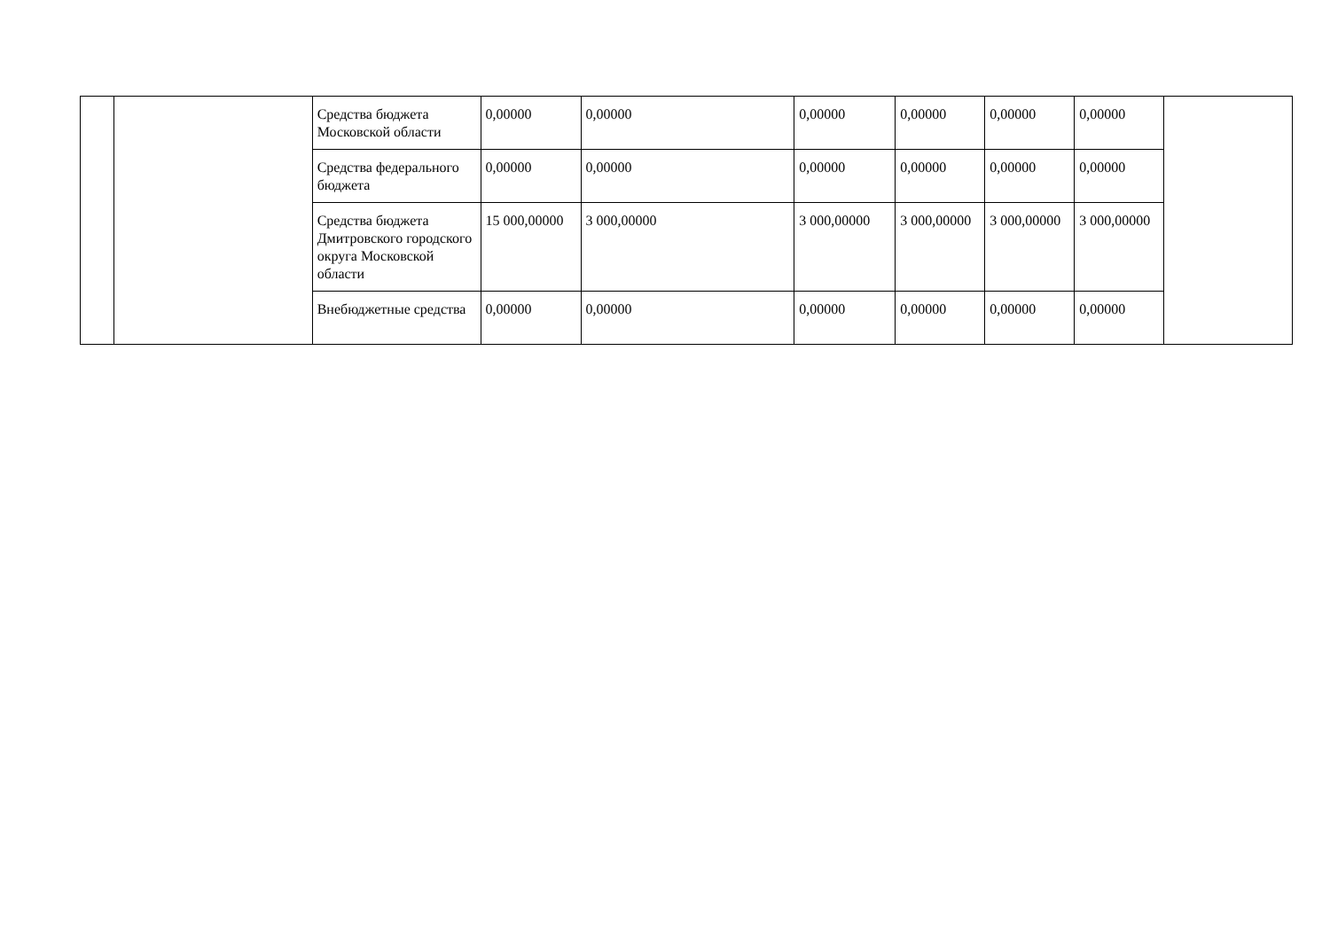| | | Средства бюджета Московской области | 0,00000 | 0,00000 | 0,00000 | 0,00000 | 0,00000 | 0,00000 | |
| | | Средства федерального бюджета | 0,00000 | 0,00000 | 0,00000 | 0,00000 | 0,00000 | 0,00000 | |
| | | Средства бюджета Дмитровского городского округа Московской области | 15 000,00000 | 3 000,00000 | 3 000,00000 | 3 000,00000 | 3 000,00000 | 3 000,00000 | |
| | | Внебюджетные средства | 0,00000 | 0,00000 | 0,00000 | 0,00000 | 0,00000 | 0,00000 | |